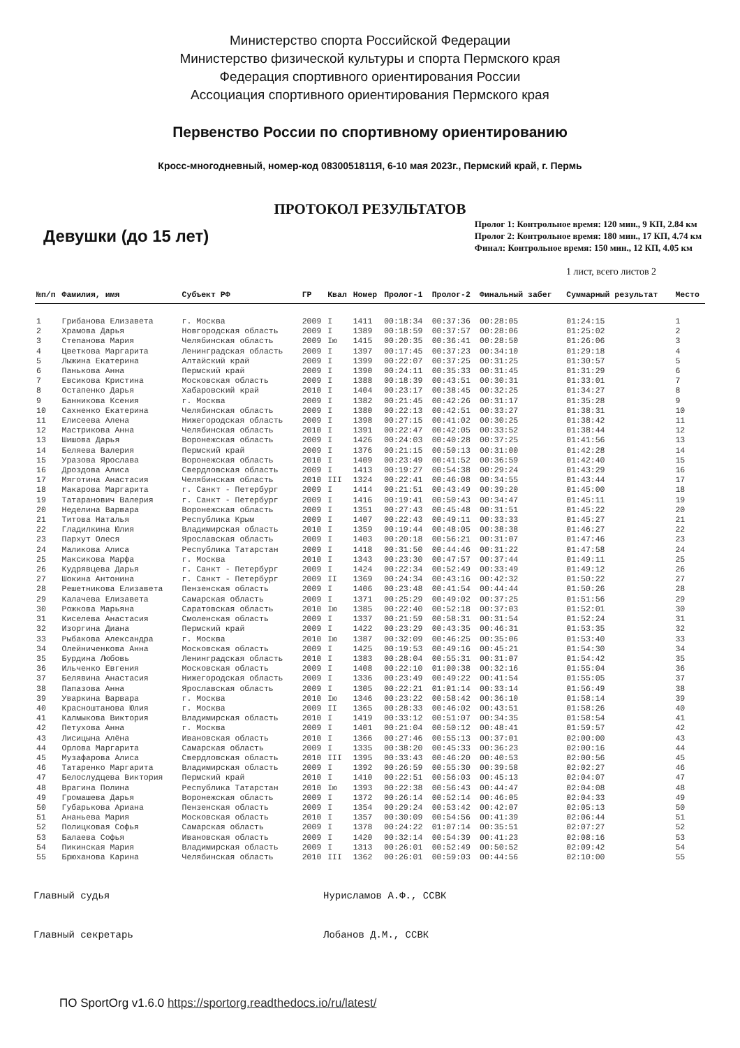Министерство спорта Российской Федерации
Министерство физической культуры и спорта Пермского края
Федерация спортивного ориентирования России
Ассоциация спортивного ориентирования Пермского края
Первенство России по спортивному ориентированию
Кросс-многодневный, номер-код 0830051811Я, 6-10 мая 2023г., Пермский край, г. Пермь
ПРОТОКОЛ РЕЗУЛЬТАТОВ
Девушки (до 15 лет)
Пролог 1: Контрольное время: 120 мин., 9 КП, 2.84 км
Пролог 2: Контрольное время: 180 мин., 17 КП, 4.74 км
Финал: Контрольное время: 150 мин., 12 КП, 4.05 км
1 лист, всего листов 2
| №п/п | Фамилия, имя | Субъект РФ | ГР | Квал | Номер | Пролог-1 | Пролог-2 | Финальный забег | Суммарный результат | Место |
| --- | --- | --- | --- | --- | --- | --- | --- | --- | --- | --- |
| 1 | Грибанова Елизавета | г. Москва | 2009 | I | 1411 | 00:18:34 | 00:37:36 | 00:28:05 | 01:24:15 | 1 |
| 2 | Храмова Дарья | Новгородская область | 2009 | I | 1389 | 00:18:59 | 00:37:57 | 00:28:06 | 01:25:02 | 2 |
| 3 | Степанова Мария | Челябинская область | 2009 | Iю | 1415 | 00:20:35 | 00:36:41 | 00:28:50 | 01:26:06 | 3 |
| 4 | Цветкова Маргарита | Ленинградская область | 2009 | I | 1397 | 00:17:45 | 00:37:23 | 00:34:10 | 01:29:18 | 4 |
| 5 | Лыжина Екатерина | Алтайский край | 2009 | I | 1399 | 00:22:07 | 00:37:25 | 00:31:25 | 01:30:57 | 5 |
| 6 | Панькова Анна | Пермский край | 2009 | I | 1390 | 00:24:11 | 00:35:33 | 00:31:45 | 01:31:29 | 6 |
| 7 | Евсикова Кристина | Московская область | 2009 | I | 1388 | 00:18:39 | 00:43:51 | 00:30:31 | 01:33:01 | 7 |
| 8 | Остапенко Дарья | Хабаровский край | 2010 | I | 1404 | 00:23:17 | 00:38:45 | 00:32:25 | 01:34:27 | 8 |
| 9 | Банникова Ксения | г. Москва | 2009 | I | 1382 | 00:21:45 | 00:42:26 | 00:31:17 | 01:35:28 | 9 |
| 10 | Сахненко Екатерина | Челябинская область | 2009 | I | 1380 | 00:22:13 | 00:42:51 | 00:33:27 | 01:38:31 | 10 |
| 11 | Елисеева Алена | Нижегородская область | 2009 | I | 1398 | 00:27:15 | 00:41:02 | 00:30:25 | 01:38:42 | 11 |
| 12 | Мастрикова Анна | Челябинская область | 2010 | I | 1391 | 00:22:47 | 00:42:05 | 00:33:52 | 01:38:44 | 12 |
| 13 | Шишова Дарья | Воронежская область | 2009 | I | 1426 | 00:24:03 | 00:40:28 | 00:37:25 | 01:41:56 | 13 |
| 14 | Беляева Валерия | Пермский край | 2009 | I | 1376 | 00:21:15 | 00:50:13 | 00:31:00 | 01:42:28 | 14 |
| 15 | Уразова Ярослава | Воронежская область | 2010 | I | 1409 | 00:23:49 | 00:41:52 | 00:36:59 | 01:42:40 | 15 |
| 16 | Дроздова Алиса | Свердловская область | 2009 | I | 1413 | 00:19:27 | 00:54:38 | 00:29:24 | 01:43:29 | 16 |
| 17 | Мяготина Анастасия | Челябинская область | 2010 | III | 1324 | 00:22:41 | 00:46:08 | 00:34:55 | 01:43:44 | 17 |
| 18 | Макарова Маргарита | г. Санкт - Петербург | 2009 | I | 1414 | 00:21:51 | 00:43:49 | 00:39:20 | 01:45:00 | 18 |
| 19 | Татаранович Валерия | г. Санкт - Петербург | 2009 | I | 1416 | 00:19:41 | 00:50:43 | 00:34:47 | 01:45:11 | 19 |
| 20 | Неделина Варвара | Воронежская область | 2009 | I | 1351 | 00:27:43 | 00:45:48 | 00:31:51 | 01:45:22 | 20 |
| 21 | Титова Наталья | Республика Крым | 2009 | I | 1407 | 00:22:43 | 00:49:11 | 00:33:33 | 01:45:27 | 21 |
| 22 | Гладилкина Юлия | Владимирская область | 2010 | I | 1359 | 00:19:44 | 00:48:05 | 00:38:38 | 01:46:27 | 22 |
| 23 | Пархут Олеся | Ярославская область | 2009 | I | 1403 | 00:20:18 | 00:56:21 | 00:31:07 | 01:47:46 | 23 |
| 24 | Маликова Алиса | Республика Татарстан | 2009 | I | 1418 | 00:31:50 | 00:44:46 | 00:31:22 | 01:47:58 | 24 |
| 25 | Максикова Марфа | г. Москва | 2010 | I | 1343 | 00:23:30 | 00:47:57 | 00:37:44 | 01:49:11 | 25 |
| 26 | Кудрявцева Дарья | г. Санкт - Петербург | 2009 | I | 1424 | 00:22:34 | 00:52:49 | 00:33:49 | 01:49:12 | 26 |
| 27 | Шокина Антонина | г. Санкт - Петербург | 2009 | II | 1369 | 00:24:34 | 00:43:16 | 00:42:32 | 01:50:22 | 27 |
| 28 | Решетникова Елизавета | Пензенская область | 2009 | I | 1406 | 00:23:48 | 00:41:54 | 00:44:44 | 01:50:26 | 28 |
| 29 | Калачева Елизавета | Самарская область | 2009 | I | 1371 | 00:25:29 | 00:49:02 | 00:37:25 | 01:51:56 | 29 |
| 30 | Рожкова Марьяна | Саратовская область | 2010 | Iю | 1385 | 00:22:40 | 00:52:18 | 00:37:03 | 01:52:01 | 30 |
| 31 | Киселева Анастасия | Смоленская область | 2009 | I | 1337 | 00:21:59 | 00:58:31 | 00:31:54 | 01:52:24 | 31 |
| 32 | Изоргина Диана | Пермский край | 2009 | I | 1422 | 00:23:29 | 00:43:35 | 00:46:31 | 01:53:35 | 32 |
| 33 | Рыбакова Александра | г. Москва | 2010 | Iю | 1387 | 00:32:09 | 00:46:25 | 00:35:06 | 01:53:40 | 33 |
| 34 | Олейниченкова Анна | Московская область | 2009 | I | 1425 | 00:19:53 | 00:49:16 | 00:45:21 | 01:54:30 | 34 |
| 35 | Бурдина Любовь | Ленинградская область | 2010 | I | 1383 | 00:28:04 | 00:55:31 | 00:31:07 | 01:54:42 | 35 |
| 36 | Ильченко Евгения | Московская область | 2009 | I | 1408 | 00:22:10 | 01:00:38 | 00:32:16 | 01:55:04 | 36 |
| 37 | Белявина Анастасия | Нижегородская область | 2009 | I | 1336 | 00:23:49 | 00:49:22 | 00:41:54 | 01:55:05 | 37 |
| 38 | Папазова Анна | Ярославская область | 2009 | I | 1305 | 00:22:21 | 01:01:14 | 00:33:14 | 01:56:49 | 38 |
| 39 | Уваркина Варвара | г. Москва | 2010 | Iю | 1346 | 00:23:22 | 00:58:42 | 00:36:10 | 01:58:14 | 39 |
| 40 | Красноштанова Юлия | г. Москва | 2009 | II | 1365 | 00:28:33 | 00:46:02 | 00:43:51 | 01:58:26 | 40 |
| 41 | Калмыкова Виктория | Владимирская область | 2010 | I | 1419 | 00:33:12 | 00:51:07 | 00:34:35 | 01:58:54 | 41 |
| 42 | Петухова Анна | г. Москва | 2009 | I | 1401 | 00:21:04 | 00:50:12 | 00:48:41 | 01:59:57 | 42 |
| 43 | Лисицына Алёна | Ивановская область | 2010 | I | 1366 | 00:27:46 | 00:55:13 | 00:37:01 | 02:00:00 | 43 |
| 44 | Орлова Маргарита | Самарская область | 2009 | I | 1335 | 00:38:20 | 00:45:33 | 00:36:23 | 02:00:16 | 44 |
| 45 | Музафарова Алиса | Свердловская область | 2010 | III | 1395 | 00:33:43 | 00:46:20 | 00:40:53 | 02:00:56 | 45 |
| 46 | Татаренко Маргарита | Владимирская область | 2009 | I | 1392 | 00:26:59 | 00:55:30 | 00:39:58 | 02:02:27 | 46 |
| 47 | Белослудцева Виктория | Пермский край | 2010 | I | 1410 | 00:22:51 | 00:56:03 | 00:45:13 | 02:04:07 | 47 |
| 48 | Врагина Полина | Республика Татарстан | 2010 | Iю | 1393 | 00:22:38 | 00:56:43 | 00:44:47 | 02:04:08 | 48 |
| 49 | Громашева Дарья | Воронежская область | 2009 | I | 1372 | 00:26:14 | 00:52:14 | 00:46:05 | 02:04:33 | 49 |
| 50 | Губарькова Ариана | Пензенская область | 2009 | I | 1354 | 00:29:24 | 00:53:42 | 00:42:07 | 02:05:13 | 50 |
| 51 | Ананьева Мария | Московская область | 2010 | I | 1357 | 00:30:09 | 00:54:56 | 00:41:39 | 02:06:44 | 51 |
| 52 | Полицковая Софья | Самарская область | 2009 | I | 1378 | 00:24:22 | 01:07:14 | 00:35:51 | 02:07:27 | 52 |
| 53 | Балаева Софья | Ивановская область | 2009 | I | 1420 | 00:32:14 | 00:54:39 | 00:41:23 | 02:08:16 | 53 |
| 54 | Пикинская Мария | Владимирская область | 2009 | I | 1313 | 00:26:01 | 00:52:49 | 00:50:52 | 02:09:42 | 54 |
| 55 | Брюханова Карина | Челябинская область | 2010 | III | 1362 | 00:26:01 | 00:59:03 | 00:44:56 | 02:10:00 | 55 |
Главный судья Нурисламов А.Ф., ССВК
Главный секретарь Лобанов Д.М., ССВК
ПО SportOrg v1.6.0 https://sportorg.readthedocs.io/ru/latest/